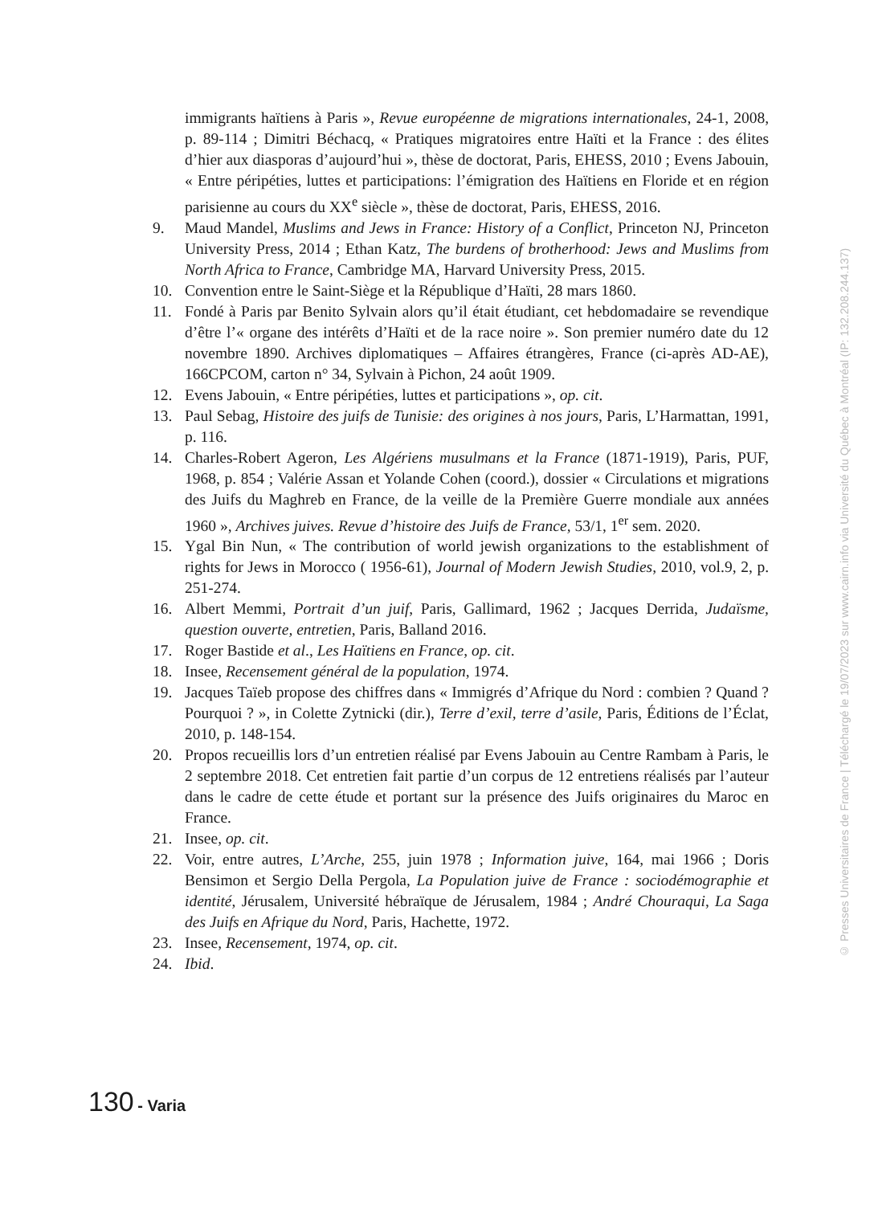immigrants haïtiens à Paris », Revue européenne de migrations internationales, 24-1, 2008, p. 89-114 ; Dimitri Béchacq, « Pratiques migratoires entre Haïti et la France : des élites d’hier aux diasporas d’aujourd’hui », thèse de doctorat, Paris, EHESS, 2010 ; Evens Jabouin, « Entre péripéties, luttes et participations: l’émigration des Haïtiens en Floride et en région parisienne au cours du XX<sup>e</sup> siècle », thèse de doctorat, Paris, EHESS, 2016.
9. Maud Mandel, Muslims and Jews in France: History of a Conflict, Princeton NJ, Princeton University Press, 2014 ; Ethan Katz, The burdens of brotherhood: Jews and Muslims from North Africa to France, Cambridge MA, Harvard University Press, 2015.
10. Convention entre le Saint-Siège et la République d’Haïti, 28 mars 1860.
11. Fondé à Paris par Benito Sylvain alors qu’il était étudiant, cet hebdomadaire se revendique d’être l’« organe des intérêts d’Haïti et de la race noire ». Son premier numéro date du 12 novembre 1890. Archives diplomatiques – Affaires étrangères, France (ci-après AD-AE), 166CPCOM, carton n° 34, Sylvain à Pichon, 24 août 1909.
12. Evens Jabouin, « Entre péripéties, luttes et participations », op. cit.
13. Paul Sebag, Histoire des juifs de Tunisie: des origines à nos jours, Paris, L’Harmattan, 1991, p. 116.
14. Charles-Robert Ageron, Les Algériens musulmans et la France (1871-1919), Paris, PUF, 1968, p. 854 ; Valérie Assan et Yolande Cohen (coord.), dossier « Circulations et migrations des Juifs du Maghreb en France, de la veille de la Première Guerre mondiale aux années 1960 », Archives juives. Revue d’histoire des Juifs de France, 53/1, 1<sup>er</sup> sem. 2020.
15. Ygal Bin Nun, « The contribution of world jewish organizations to the establishment of rights for Jews in Morocco ( 1956-61), Journal of Modern Jewish Studies, 2010, vol.9, 2, p. 251-274.
16. Albert Memmi, Portrait d’un juif, Paris, Gallimard, 1962 ; Jacques Derrida, Judaïsme, question ouverte, entretien, Paris, Balland 2016.
17. Roger Bastide et al., Les Haïtiens en France, op. cit.
18. Insee, Recensement général de la population, 1974.
19. Jacques Taïeb propose des chiffres dans « Immigrés d’Afrique du Nord : combien ? Quand ? Pourquoi ? », in Colette Zytnicki (dir.), Terre d’exil, terre d’asile, Paris, Éditions de l’Éclat, 2010, p. 148-154.
20. Propos recueillis lors d’un entretien réalisé par Evens Jabouin au Centre Rambam à Paris, le 2 septembre 2018. Cet entretien fait partie d’un corpus de 12 entretiens réalisés par l’auteur dans le cadre de cette étude et portant sur la présence des Juifs originaires du Maroc en France.
21. Insee, op. cit.
22. Voir, entre autres, L’Arche, 255, juin 1978 ; Information juive, 164, mai 1966 ; Doris Bensimon et Sergio Della Pergola, La Population juive de France : sociodémographie et identité, Jérusalem, Université hébraïque de Jérusalem, 1984 ; André Chouraqui, La Saga des Juifs en Afrique du Nord, Paris, Hachette, 1972.
23. Insee, Recensement, 1974, op. cit.
24. Ibid.
130 - Varia
© Presses Universitaires de France | Téléchargé le 19/07/2023 sur www.cairn.info via Université du Québec à Montréal (IP: 132.208.244.137)